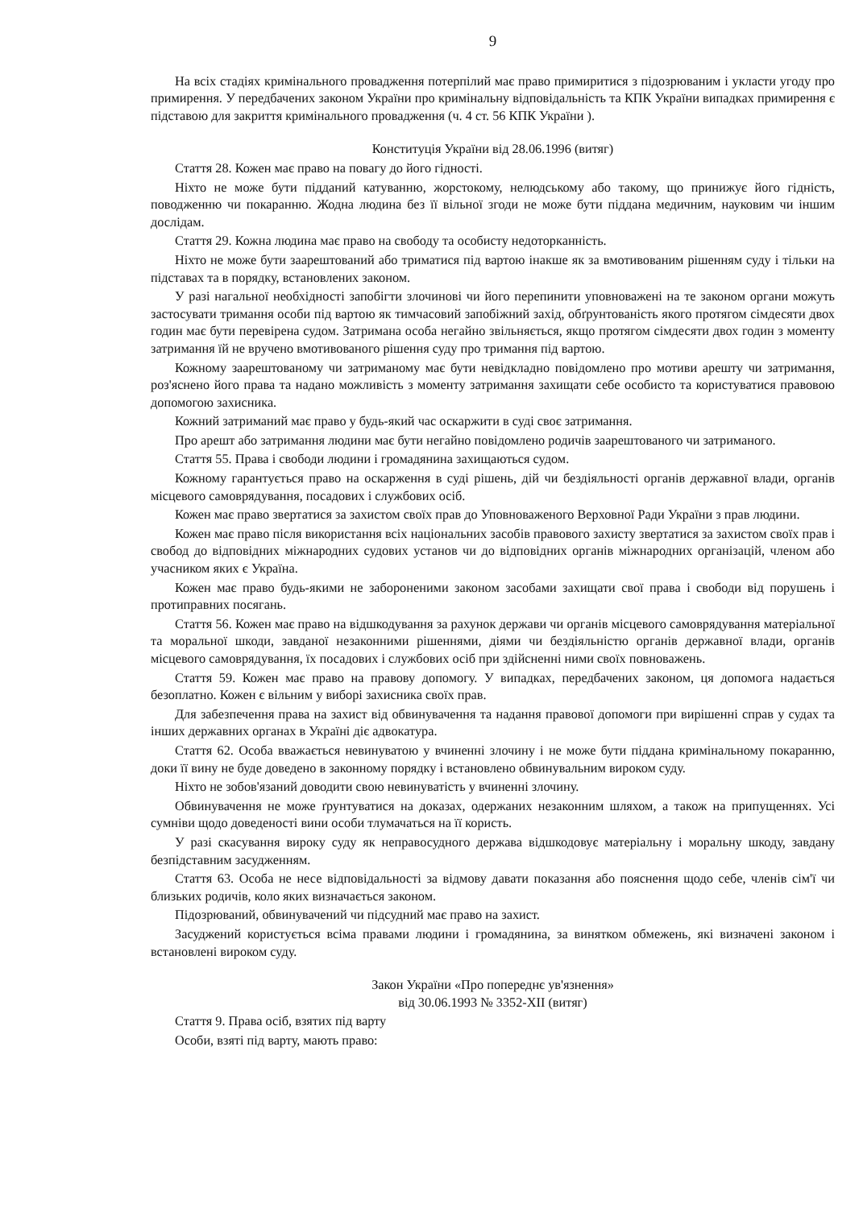9
На всіх стадіях кримінального провадження потерпілий має право примиритися з підозрюваним і укласти угоду про примирення. У передбачених законом України про кримінальну відповідальність та КПК України випадках примирення є підставою для закриття кримінального провадження (ч. 4 ст. 56 КПК України ).
Конституція України від 28.06.1996 (витяг)
Стаття 28. Кожен має право на повагу до його гідності.
Ніхто не може бути підданий катуванню, жорстокому, нелюдському або такому, що принижує його гідність, поводженню чи покаранню. Жодна людина без її вільної згоди не може бути піддана медичним, науковим чи іншим дослідам.
Стаття 29. Кожна людина має право на свободу та особисту недоторканність.
Ніхто не може бути заарештований або триматися під вартою інакше як за вмотивованим рішенням суду і тільки на підставах та в порядку, встановлених законом.
У разі нагальної необхідності запобігти злочинові чи його перепинити уповноважені на те законом органи можуть застосувати тримання особи під вартою як тимчасовий запобіжний захід, обґрунтованість якого протягом сімдесяти двох годин має бути перевірена судом. Затримана особа негайно звільняється, якщо протягом сімдесяти двох годин з моменту затримання їй не вручено вмотивованого рішення суду про тримання під вартою.
Кожному заарештованому чи затриманому має бути невідкладно повідомлено про мотиви арешту чи затримання, роз'яснено його права та надано можливість з моменту затримання захищати себе особисто та користуватися правовою допомогою захисника.
Кожний затриманий має право у будь-який час оскаржити в суді своє затримання.
Про арешт або затримання людини має бути негайно повідомлено родичів заарештованого чи затриманого.
Стаття 55. Права і свободи людини і громадянина захищаються судом.
Кожному гарантується право на оскарження в суді рішень, дій чи бездіяльності органів державної влади, органів місцевого самоврядування, посадових і службових осіб.
Кожен має право звертатися за захистом своїх прав до Уповноваженого Верховної Ради України з прав людини.
Кожен має право після використання всіх національних засобів правового захисту звертатися за захистом своїх прав і свобод до відповідних міжнародних судових установ чи до відповідних органів міжнародних організацій, членом або учасником яких є Україна.
Кожен має право будь-якими не забороненими законом засобами захищати свої права і свободи від порушень і протиправних посягань.
Стаття 56. Кожен має право на відшкодування за рахунок держави чи органів місцевого самоврядування матеріальної та моральної шкоди, завданої незаконними рішеннями, діями чи бездіяльністю органів державної влади, органів місцевого самоврядування, їх посадових і службових осіб при здійсненні ними своїх повноважень.
Стаття 59. Кожен має право на правову допомогу. У випадках, передбачених законом, ця допомога надається безоплатно. Кожен є вільним у виборі захисника своїх прав.
Для забезпечення права на захист від обвинувачення та надання правової допомоги при вирішенні справ у судах та інших державних органах в Україні діє адвокатура.
Стаття 62. Особа вважається невинуватою у вчиненні злочину і не може бути піддана кримінальному покаранню, доки її вину не буде доведено в законному порядку і встановлено обвинувальним вироком суду.
Ніхто не зобов'язаний доводити свою невинуватість у вчиненні злочину.
Обвинувачення не може ґрунтуватися на доказах, одержаних незаконним шляхом, а також на припущеннях. Усі сумніви щодо доведеності вини особи тлумачаться на її користь.
У разі скасування вироку суду як неправосудного держава відшкодовує матеріальну і моральну шкоду, завдану безпідставним засудженням.
Стаття 63. Особа не несе відповідальності за відмову давати показання або пояснення щодо себе, членів сім'ї чи близьких родичів, коло яких визначається законом.
Підозрюваний, обвинувачений чи підсудний має право на захист.
Засуджений користується всіма правами людини і громадянина, за винятком обмежень, які визначені законом і встановлені вироком суду.
Закон України «Про попереднє ув'язнення»
від 30.06.1993 № 3352-XII (витяг)
Стаття 9. Права осіб, взятих під варту
Особи, взяті під варту, мають право: